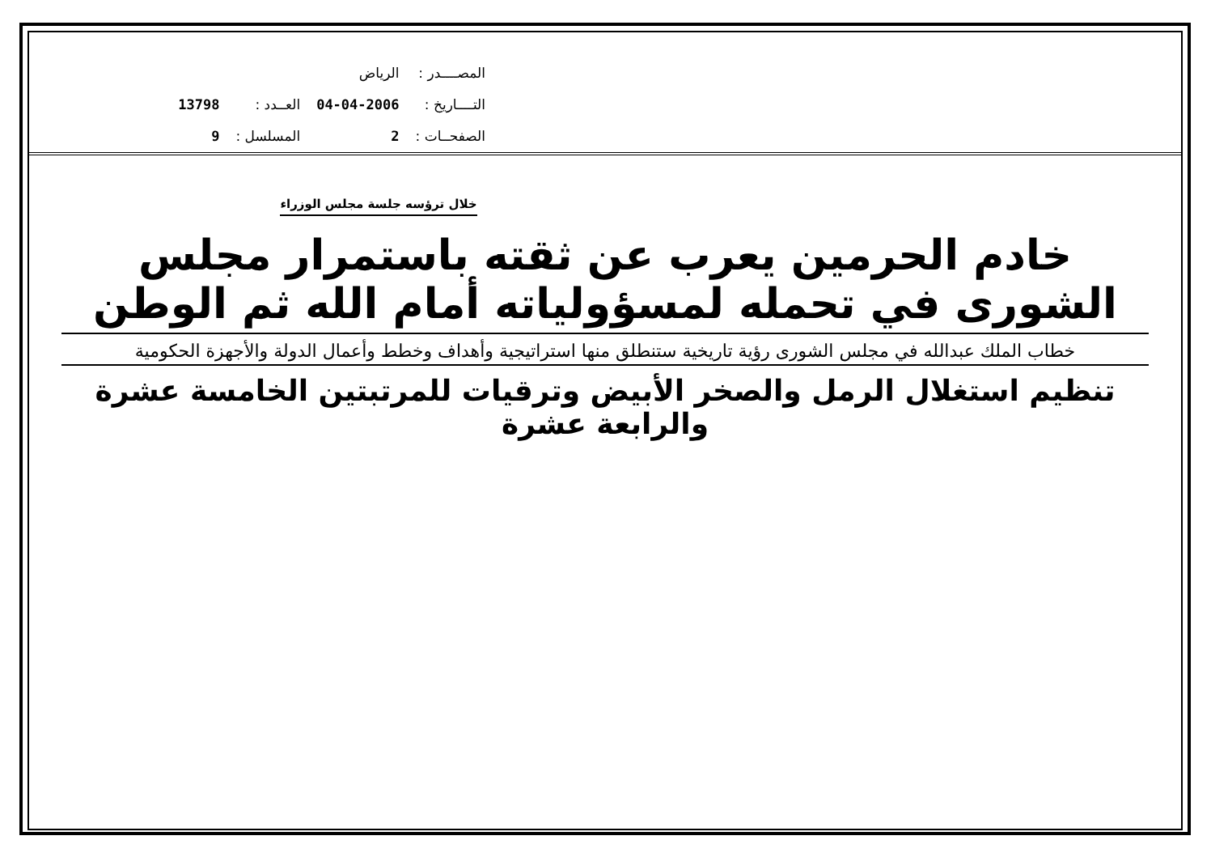| المصــــدر : | الرياض | | |
| التــــاريخ : | 04-04-2006 | العــدد : | 13798 |
| الصفحــات : | 2 | المسلسل : | 9 |
خلال ترؤسه جلسة مجلس الوزراء
خادم الحرمين يعرب عن ثقته باستمرار مجلس الشورى في تحمله لمسؤولياته أمام الله ثم الوطن
خطاب الملك عبدالله في مجلس الشورى رؤية تاريخية ستنطلق منها استراتيجية وأهداف وخطط وأعمال الدولة والأجهزة الحكومية
تنظيم استغلال الرمل والصخر الأبيض وترقيات للمرتبتين الخامسة عشرة والرابعة عشرة